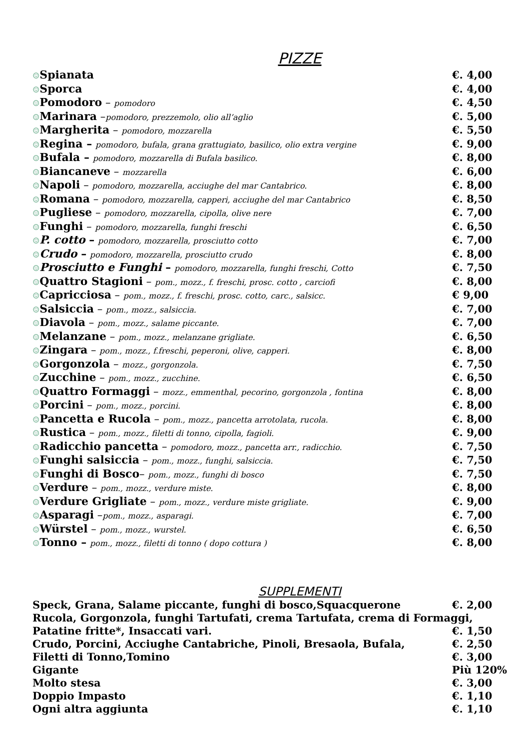PIZZE
| ☺ Spianata | €. 4,00 |
| ☺ Sporca | €. 4,00 |
| ☺ Pomodoro – pomodoro | €. 4,50 |
| ☺ Marinara – pomodoro, prezzemolo, olio all’aglio | €. 5,00 |
| ☺ Margherita – pomodoro, mozzarella | €. 5,50 |
| ☺ Regina – pomodoro, bufala, grana grattugiato, basilico, olio extra vergine | €. 9,00 |
| ☺ Bufala – pomodoro, mozzarella di Bufala basilico. | €. 8,00 |
| ☺ Biancaneve – mozzarella | €. 6,00 |
| ☺ Napoli – pomodoro, mozzarella, acciughe del mar Cantabrico. | €. 8,00 |
| ☺ Romana – pomodoro, mozzarella, capperi, acciughe del mar Cantabrico | €. 8,50 |
| ☺ Pugliese – pomodoro, mozzarella, cipolla, olive nere | €. 7,00 |
| ☺ Funghi – pomodoro, mozzarella, funghi freschi | €. 6,50 |
| ☺ P. cotto – pomodoro, mozzarella, prosciutto cotto | €. 7,00 |
| ☺ Crudo – pomodoro, mozzarella, prosciutto crudo | €. 8,00 |
| ☺ Prosciutto e Funghi – pomodoro, mozzarella, funghi freschi, Cotto | €. 7,50 |
| ☺ Quattro Stagioni – pom., mozz., f. freschi, prosc. cotto , carciofi | €. 8,00 |
| ☺ Capricciosa – pom., mozz., f. freschi, prosc. cotto, carc., salsicc. | € 9,00 |
| ☺ Salsiccia – pom., mozz., salsiccia. | €. 7,00 |
| ☺ Diavola – pom., mozz., salame piccante. | €. 7,00 |
| ☺ Melanzane – pom., mozz., melanzane grigliate. | €. 6,50 |
| ☺ Zingara – pom., mozz., f.freschi, peperoni, olive, capperi. | €. 8,00 |
| ☺ Gorgonzola – mozz., gorgonzola. | €. 7,50 |
| ☺ Zucchine – pom., mozz., zucchine. | €. 6,50 |
| ☺ Quattro Formaggi – mozz., emmenthal, pecorino, gorgonzola , fontina | €. 8,00 |
| ☺ Porcini – pom., mozz., porcini. | €. 8,00 |
| ☺ Pancetta e Rucola – pom., mozz., pancetta arrotolata, rucola. | €. 8,00 |
| ☺ Rustica – pom., mozz., filetti di tonno, cipolla, fagioli. | €. 9,00 |
| ☺ Radicchio pancetta – pomodoro, mozz., pancetta arr., radicchio. | €. 7,50 |
| ☺ Funghi salsiccia – pom., mozz., funghi, salsiccia. | €. 7,50 |
| ☺ Funghi di Bosco – pom., mozz., funghi di bosco | €. 7,50 |
| ☺ Verdure – pom., mozz., verdure miste. | €. 8,00 |
| ☺ Verdure Grigliate – pom., mozz., verdure miste grigliate. | €. 9,00 |
| ☺ Asparagi – pom., mozz., asparagi. | €. 7,00 |
| ☺ Würstel – pom., mozz., wurstel. | €. 6,50 |
| ☺ Tonno – pom., mozz., filetti di tonno ( dopo cottura ) | €. 8,00 |
SUPPLEMENTI
| Speck, Grana, Salame piccante, funghi di bosco,Squacquerone | €. 2,00 |
| Rucola, Gorgonzola, funghi Tartufati, crema Tartufata, crema di Formaggi, | |
| Patatine fritte*, Insaccati vari. | €. 1,50 |
| Crudo, Porcini, Acciughe Cantabriche, Pinoli, Bresaola, Bufala, | €. 2,50 |
| Filetti di Tonno,Tomino | €. 3,00 |
| Gigante | Più 120% |
| Molto stesa | €. 3,00 |
| Doppio Impasto | €. 1,10 |
| Ogni altra aggiunta | €. 1,10 |